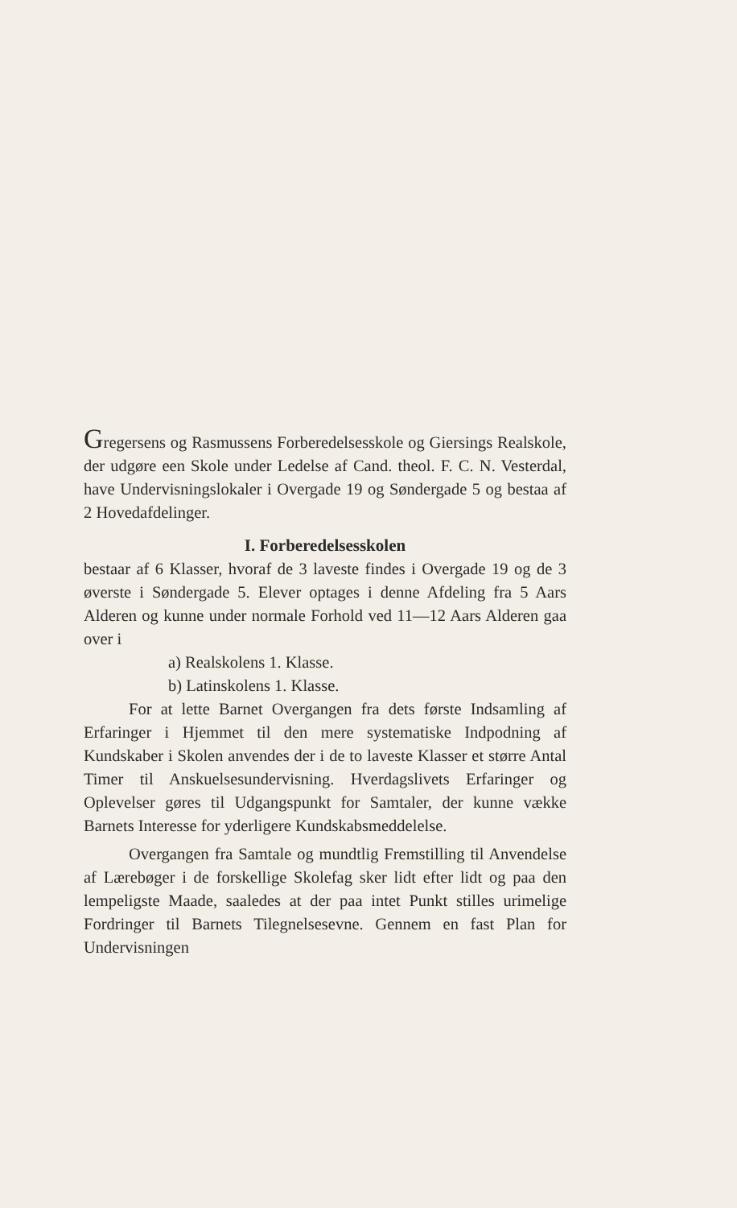Gregersens og Rasmussens Forberedelsesskole og Giersings Realskole, der udgøre een Skole under Ledelse af Cand. theol. F. C. N. Vesterdal, have Undervisningslokaler i Overgade 19 og Søndergade 5 og bestaa af 2 Hovedafdelinger.
I. Forberedelsesskolen
bestaar af 6 Klasser, hvoraf de 3 laveste findes i Overgade 19 og de 3 øverste i Søndergade 5. Elever optages i denne Afdeling fra 5 Aars Alderen og kunne under normale Forhold ved 11—12 Aars Alderen gaa over i
a) Realskolens 1. Klasse.
b) Latinskolens 1. Klasse.
For at lette Barnet Overgangen fra dets første Indsamling af Erfaringer i Hjemmet til den mere systematiske Indpodning af Kundskaber i Skolen anvendes der i de to laveste Klasser et større Antal Timer til Anskuelsesundervisning. Hverdagslivets Erfaringer og Oplevelser gøres til Udgangspunkt for Samtaler, der kunne vække Barnets Interesse for yderligere Kundskabsmeddelelse.
Overgangen fra Samtale og mundtlig Fremstilling til Anvendelse af Lærebøger i de forskellige Skolefag sker lidt efter lidt og paa den lempeligste Maade, saaledes at der paa intet Punkt stilles urimelige Fordringer til Barnets Tilegnelsesevne. Gennem en fast Plan for Undervisningen